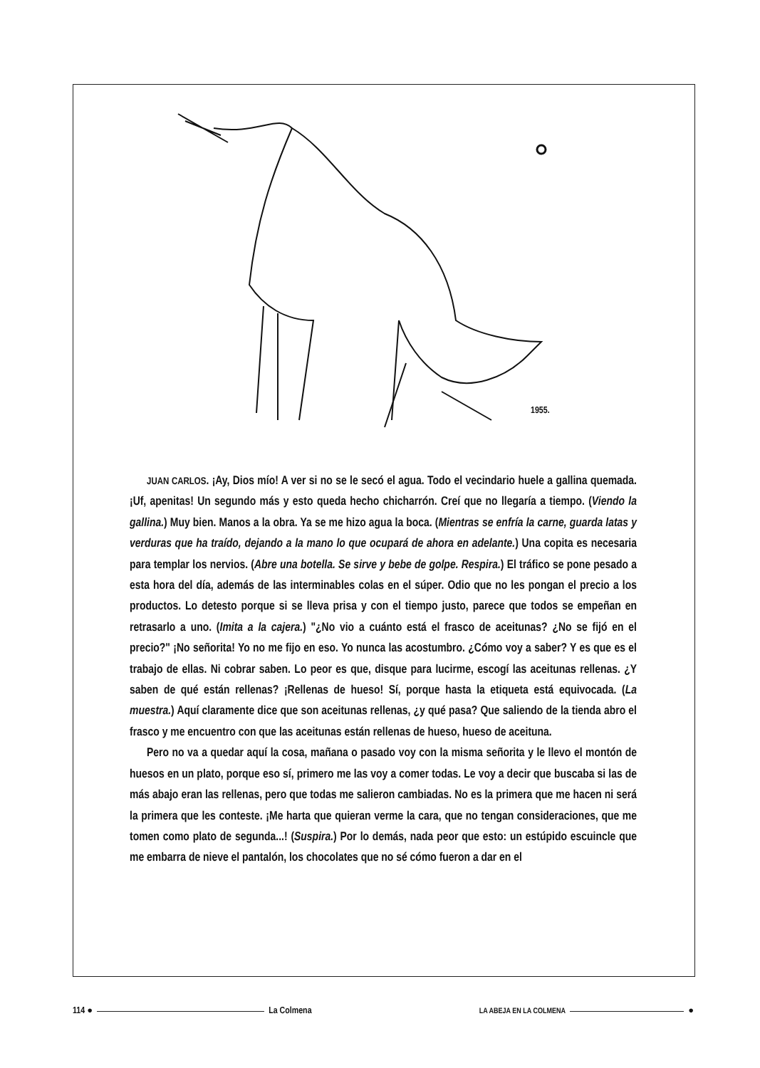1955.
JUAN CARLOS. ¡Ay, Dios mío! A ver si no se le secó el agua. Todo el vecindario huele a gallina quemada. ¡Uf, apenitas! Un segundo más y esto queda hecho chicharrón. Creí que no llegaría a tiempo. (Viendo la gallina.) Muy bien. Manos a la obra. Ya se me hizo agua la boca. (Mientras se enfría la carne, guarda latas y verduras que ha traído, dejando a la mano lo que ocupará de ahora en adelante.) Una copita es necesaria para templar los nervios. (Abre una botella. Se sirve y bebe de golpe. Respira.) El tráfico se pone pesado a esta hora del día, además de las interminables colas en el súper. Odio que no les pongan el precio a los productos. Lo detesto porque si se lleva prisa y con el tiempo justo, parece que todos se empeñan en retrasarlo a uno. (Imita a la cajera.) "¿No vio a cuánto está el frasco de aceitunas? ¿No se fijó en el precio?" ¡No señorita! Yo no me fijo en eso. Yo nunca las acostumbro. ¿Cómo voy a saber? Y es que es el trabajo de ellas. Ni cobrar saben. Lo peor es que, disque para lucirme, escogí las aceitunas rellenas. ¿Y saben de qué están rellenas? ¡Rellenas de hueso! Sí, porque hasta la etiqueta está equivocada. (La muestra.) Aquí claramente dice que son aceitunas rellenas, ¿y qué pasa? Que saliendo de la tienda abro el frasco y me encuentro con que las aceitunas están rellenas de hueso, hueso de aceituna.
Pero no va a quedar aquí la cosa, mañana o pasado voy con la misma señorita y le llevo el montón de huesos en un plato, porque eso sí, primero me las voy a comer todas. Le voy a decir que buscaba si las de más abajo eran las rellenas, pero que todas me salieron cambiadas. No es la primera que me hacen ni será la primera que les conteste. ¡Me harta que quieran verme la cara, que no tengan consideraciones, que me tomen como plato de segunda...! (Suspira.) Por lo demás, nada peor que esto: un estúpido escuincle que me embarra de nieve el pantalón, los chocolates que no sé cómo fueron a dar en el
114 ● La Colmena LA ABEJA EN LA COLMENA ●